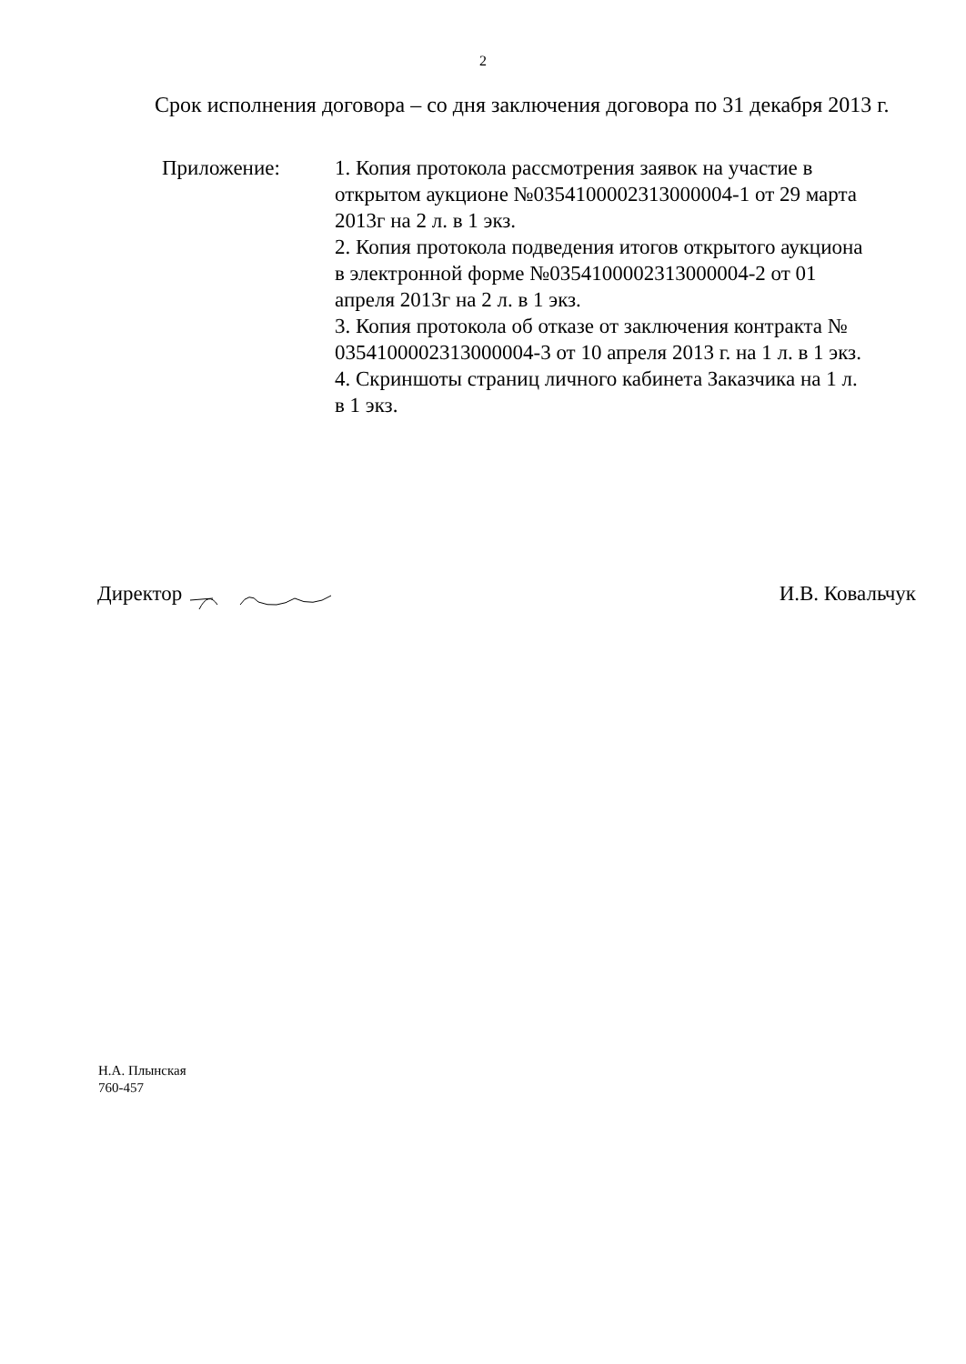2
Срок исполнения договора – со дня заключения договора по 31 декабря 2013 г.
Приложение: 1. Копия протокола рассмотрения заявок на участие в открытом аукционе №0354100002313000004-1 от 29 марта 2013г на 2 л. в 1 экз.
2. Копия протокола подведения итогов открытого аукциона в электронной форме №0354100002313000004-2 от 01 апреля 2013г на 2 л. в 1 экз.
3. Копия протокола об отказе от заключения контракта № 0354100002313000004-3 от 10 апреля 2013 г. на 1 л. в 1 экз.
4. Скриншоты страниц личного кабинета Заказчика на 1 л. в 1 экз.
Директор И.В. Ковальчук
Н.А. Плынская
760-457